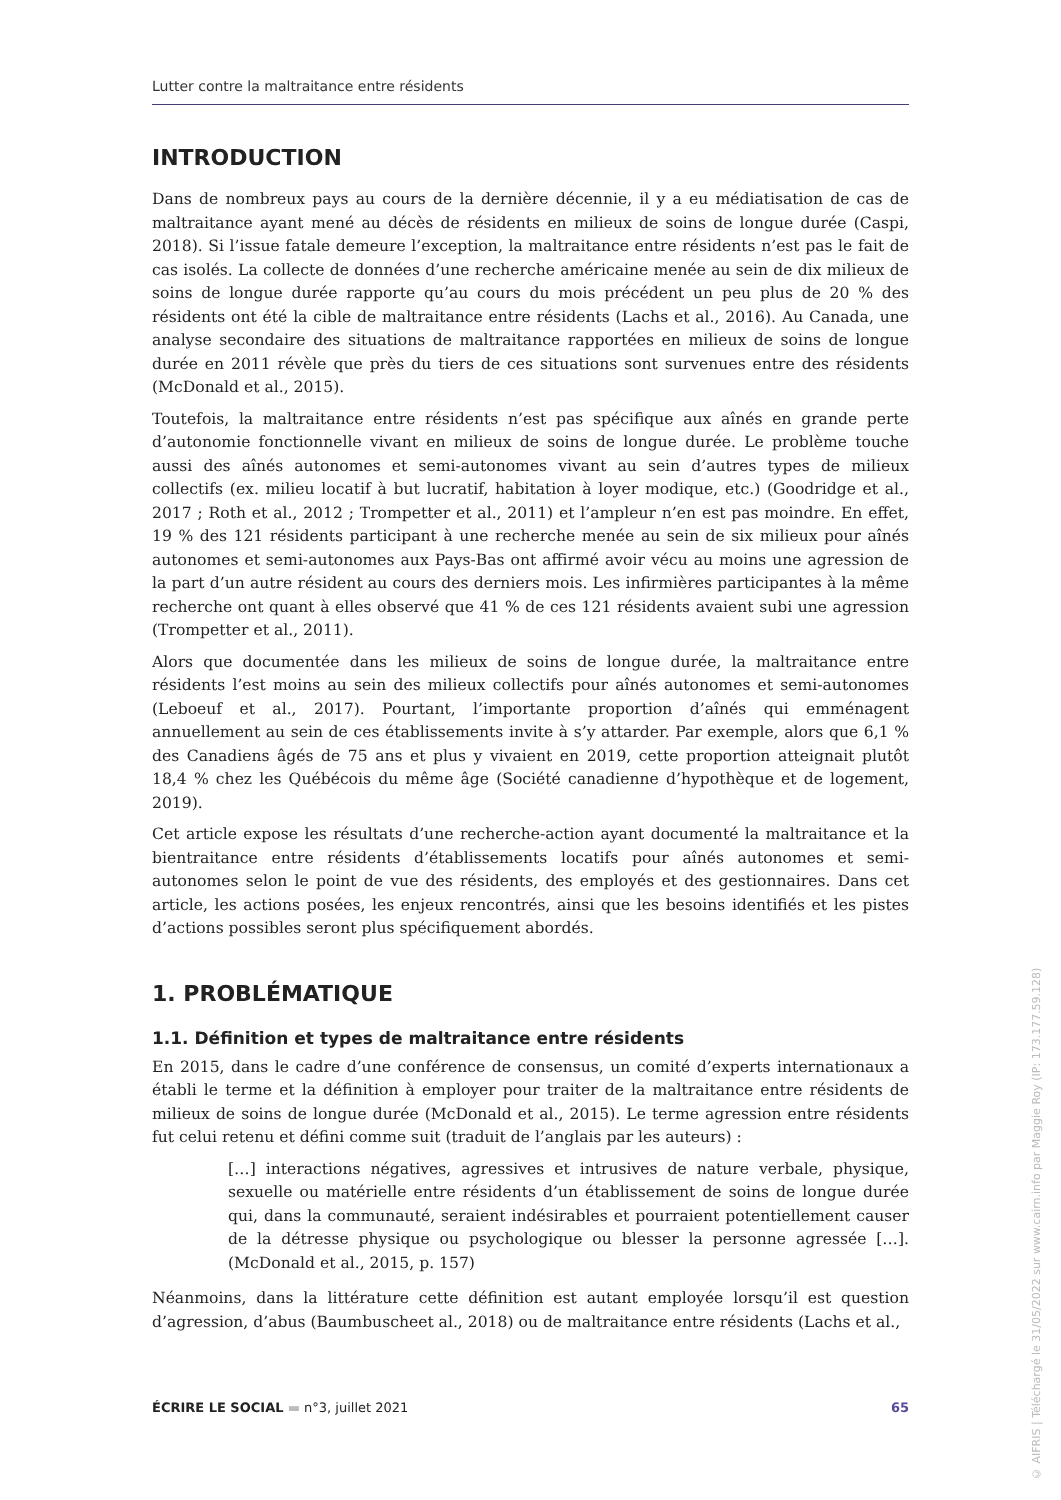Lutter contre la maltraitance entre résidents
INTRODUCTION
Dans de nombreux pays au cours de la dernière décennie, il y a eu médiatisation de cas de maltraitance ayant mené au décès de résidents en milieux de soins de longue durée (Caspi, 2018). Si l’issue fatale demeure l’exception, la maltraitance entre résidents n’est pas le fait de cas isolés. La collecte de données d’une recherche américaine menée au sein de dix milieux de soins de longue durée rapporte qu’au cours du mois précédent un peu plus de 20 % des résidents ont été la cible de maltraitance entre résidents (Lachs et al., 2016). Au Canada, une analyse secondaire des situations de maltraitance rapportées en milieux de soins de longue durée en 2011 révèle que près du tiers de ces situations sont survenues entre des résidents (McDonald et al., 2015).
Toutefois, la maltraitance entre résidents n’est pas spécifique aux aînés en grande perte d’autonomie fonctionnelle vivant en milieux de soins de longue durée. Le problème touche aussi des aînés autonomes et semi-autonomes vivant au sein d’autres types de milieux collectifs (ex. milieu locatif à but lucratif, habitation à loyer modique, etc.) (Goodridge et al., 2017 ; Roth et al., 2012 ; Trompetter et al., 2011) et l’ampleur n’en est pas moindre. En effet, 19 % des 121 résidents participant à une recherche menée au sein de six milieux pour aînés autonomes et semi-autonomes aux Pays-Bas ont affirmé avoir vécu au moins une agression de la part d’un autre résident au cours des derniers mois. Les infirmières participantes à la même recherche ont quant à elles observé que 41 % de ces 121 résidents avaient subi une agression (Trompetter et al., 2011).
Alors que documentée dans les milieux de soins de longue durée, la maltraitance entre résidents l’est moins au sein des milieux collectifs pour aînés autonomes et semi-autonomes (Leboeuf et al., 2017). Pourtant, l’importante proportion d’aînés qui emménagent annuellement au sein de ces établissements invite à s’y attarder. Par exemple, alors que 6,1 % des Canadiens âgés de 75 ans et plus y vivaient en 2019, cette proportion atteignait plutôt 18,4 % chez les Québécois du même âge (Société canadienne d’hypothèque et de logement, 2019).
Cet article expose les résultats d’une recherche-action ayant documenté la maltraitance et la bientraitance entre résidents d’établissements locatifs pour aînés autonomes et semi-autonomes selon le point de vue des résidents, des employés et des gestionnaires. Dans cet article, les actions posées, les enjeux rencontrés, ainsi que les besoins identifiés et les pistes d’actions possibles seront plus spécifiquement abordés.
1. PROBLÉMATIQUE
1.1. Définition et types de maltraitance entre résidents
En 2015, dans le cadre d’une conférence de consensus, un comité d’experts internationaux a établi le terme et la définition à employer pour traiter de la maltraitance entre résidents de milieux de soins de longue durée (McDonald et al., 2015). Le terme agression entre résidents fut celui retenu et défini comme suit (traduit de l’anglais par les auteurs) :
[…] interactions négatives, agressives et intrusives de nature verbale, physique, sexuelle ou matérielle entre résidents d’un établissement de soins de longue durée qui, dans la communauté, seraient indésirables et pourraient potentiellement causer de la détresse physique ou psychologique ou blesser la personne agressée […]. (McDonald et al., 2015, p. 157)
Néanmoins, dans la littérature cette définition est autant employée lorsqu’il est question d’agression, d’abus (Baumbuscheet al., 2018) ou de maltraitance entre résidents (Lachs et al.,
ÉCRIRE LE SOCIAL ▬ n°3, juillet 2021 65
© AIFRIS | Téléchargé le 31/05/2022 sur www.cairn.info par Maggie Roy (IP: 173.177.59.128)